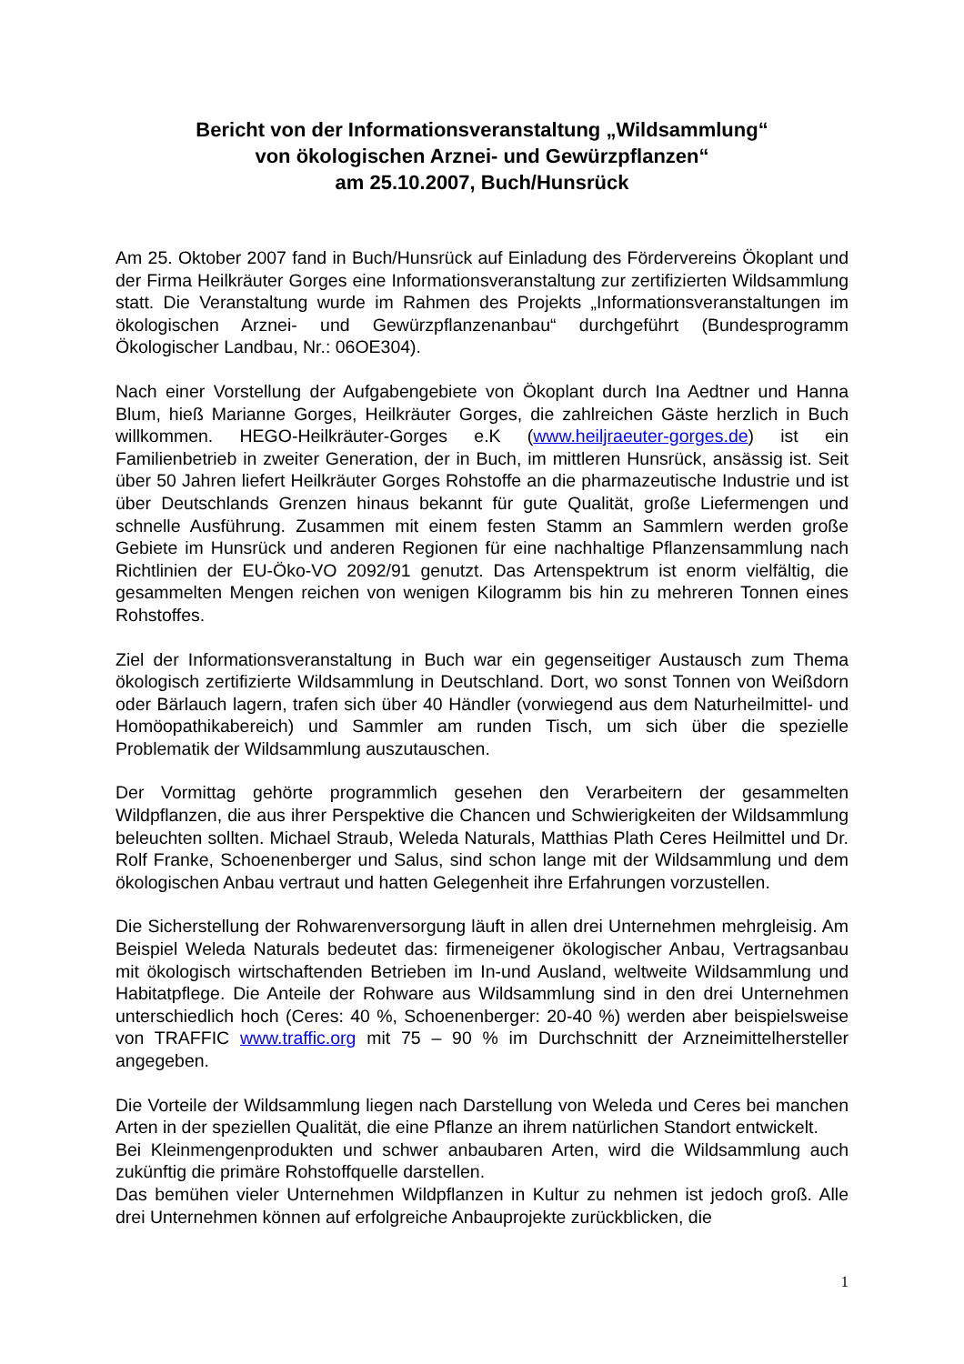Bericht von der Informationsveranstaltung „Wildsammlung“
von ökologischen Arznei- und Gewürzpflanzen“
am 25.10.2007, Buch/Hunsrück
Am 25. Oktober 2007 fand in Buch/Hunsrück auf Einladung des Fördervereins Ökoplant und der Firma Heilkräuter Gorges eine Informationsveranstaltung zur zertifizierten Wildsammlung statt. Die Veranstaltung wurde im Rahmen des Projekts „Informationsveranstaltungen im ökologischen Arznei- und Gewürzpflanzenanbau“ durchgeführt (Bundesprogramm Ökologischer Landbau, Nr.: 06OE304).
Nach einer Vorstellung der Aufgabengebiete von Ökoplant durch Ina Aedtner und Hanna Blum, hieß Marianne Gorges, Heilkräuter Gorges, die zahlreichen Gäste herzlich in Buch willkommen. HEGO-Heilkräuter-Gorges e.K (www.heiljraeuter-gorges.de) ist ein Familienbetrieb in zweiter Generation, der in Buch, im mittleren Hunsrück, ansässig ist. Seit über 50 Jahren liefert Heilkräuter Gorges Rohstoffe an die pharmazeutische Industrie und ist über Deutschlands Grenzen hinaus bekannt für gute Qualität, große Liefermengen und schnelle Ausführung. Zusammen mit einem festen Stamm an Sammlern werden große Gebiete im Hunsrück und anderen Regionen für eine nachhaltige Pflanzensammlung nach Richtlinien der EU-Öko-VO 2092/91 genutzt. Das Artenspektrum ist enorm vielfältig, die gesammelten Mengen reichen von wenigen Kilogramm bis hin zu mehreren Tonnen eines Rohstoffes.
Ziel der Informationsveranstaltung in Buch war ein gegenseitiger Austausch zum Thema ökologisch zertifizierte Wildsammlung in Deutschland. Dort, wo sonst Tonnen von Weißdorn oder Bärlauch lagern, trafen sich über 40 Händler (vorwiegend aus dem Naturheilmittel- und Homöopathikabereich) und Sammler am runden Tisch, um sich über die spezielle Problematik der Wildsammlung auszutauschen.
Der Vormittag gehörte programmlich gesehen den Verarbeitern der gesammelten Wildpflanzen, die aus ihrer Perspektive die Chancen und Schwierigkeiten der Wildsammlung beleuchten sollten. Michael Straub, Weleda Naturals, Matthias Plath Ceres Heilmittel und Dr. Rolf Franke, Schoenenberger und Salus, sind schon lange mit der Wildsammlung und dem ökologischen Anbau vertraut und hatten Gelegenheit ihre Erfahrungen vorzustellen.
Die Sicherstellung der Rohwarenversorgung läuft in allen drei Unternehmen mehrgleisig. Am Beispiel Weleda Naturals bedeutet das: firmeneigener ökologischer Anbau, Vertragsanbau mit ökologisch wirtschaftenden Betrieben im In-und Ausland, weltweite Wildsammlung und Habitatpflege. Die Anteile der Rohware aus Wildsammlung sind in den drei Unternehmen unterschiedlich hoch (Ceres: 40 %, Schoenenberger: 20-40 %) werden aber beispielsweise von TRAFFIC www.traffic.org mit 75 – 90 % im Durchschnitt der Arzneimittelhersteller angegeben.
Die Vorteile der Wildsammlung liegen nach Darstellung von Weleda und Ceres bei manchen Arten in der speziellen Qualität, die eine Pflanze an ihrem natürlichen Standort entwickelt.
Bei Kleinmengenprodukten und schwer anbaubaren Arten, wird die Wildsammlung auch zukünftig die primäre Rohstoffquelle darstellen.
Das bemühen vieler Unternehmen Wildpflanzen in Kultur zu nehmen ist jedoch groß. Alle drei Unternehmen können auf erfolgreiche Anbauprojekte zurückblicken, die
1